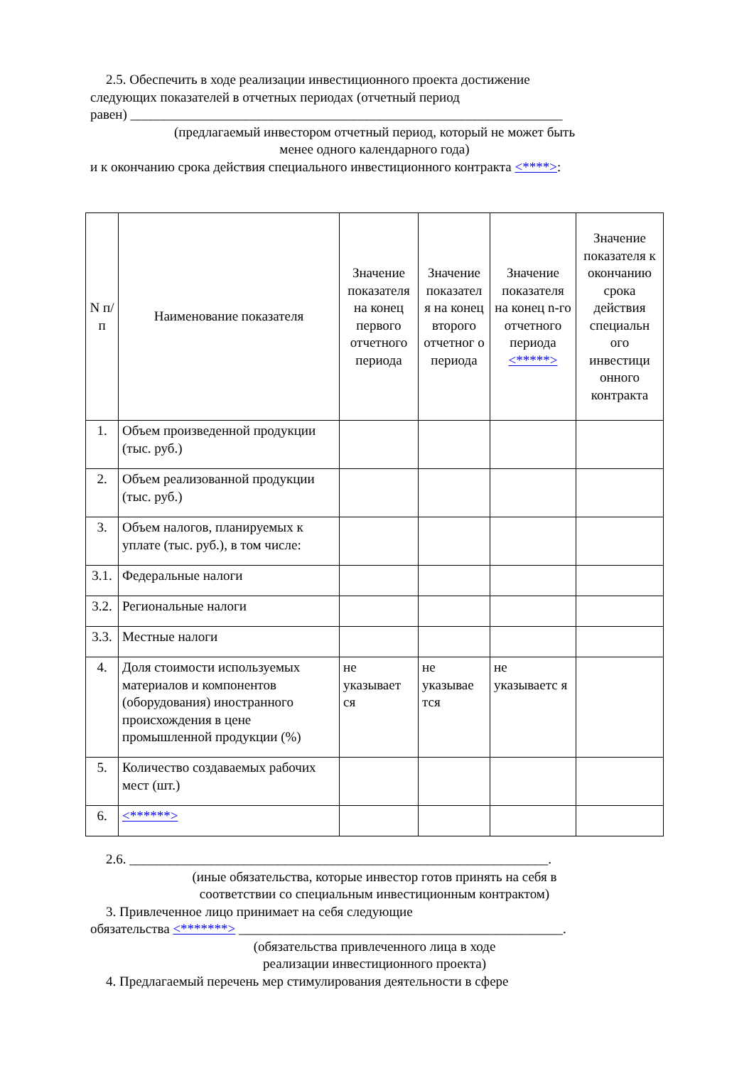2.5. Обеспечить в ходе реализации инвестиционного проекта достижение
следующих показателей в отчетных периодах (отчетный период
равен) ________________________________________________________________
(предлагаемый инвестором отчетный период, который не может быть
менее одного календарного года)
и к окончанию срока действия специального инвестиционного контракта <****>:
| N п/п | Наименование показателя | Значение показателя на конец первого отчетного периода | Значение показател я на конец второго отчетног о периода | Значение показателя на конец n-го отчетного периода <*****> | Значение показателя к окончанию срока действия специальн ого инвестици онного контракта |
| --- | --- | --- | --- | --- | --- |
| 1. | Объем произведенной продукции (тыс. руб.) | | | | |
| 2. | Объем реализованной продукции (тыс. руб.) | | | | |
| 3. | Объем налогов, планируемых к уплате (тыс. руб.), в том числе: | | | | |
| 3.1. | Федеральные налоги | | | | |
| 3.2. | Региональные налоги | | | | |
| 3.3. | Местные налоги | | | | |
| 4. | Доля стоимости используемых материалов и компонентов (оборудования) иностранного происхождения в цене промышленной продукции (%) | не указывает ся | не указывае тся | не указываетс я | |
| 5. | Количество создаваемых рабочих мест (шт.) | | | | |
| 6. | <******> | | | | |
2.6. ______________________________________________________________.
(иные обязательства, которые инвестор готов принять на себя в
соответствии со специальным инвестиционным контрактом)
3. Привлеченное лицо принимает на себя следующие
обязательства <*******> ________________________________________________.
(обязательства привлеченного лица в ходе
реализации инвестиционного проекта)
4. Предлагаемый перечень мер стимулирования деятельности в сфере